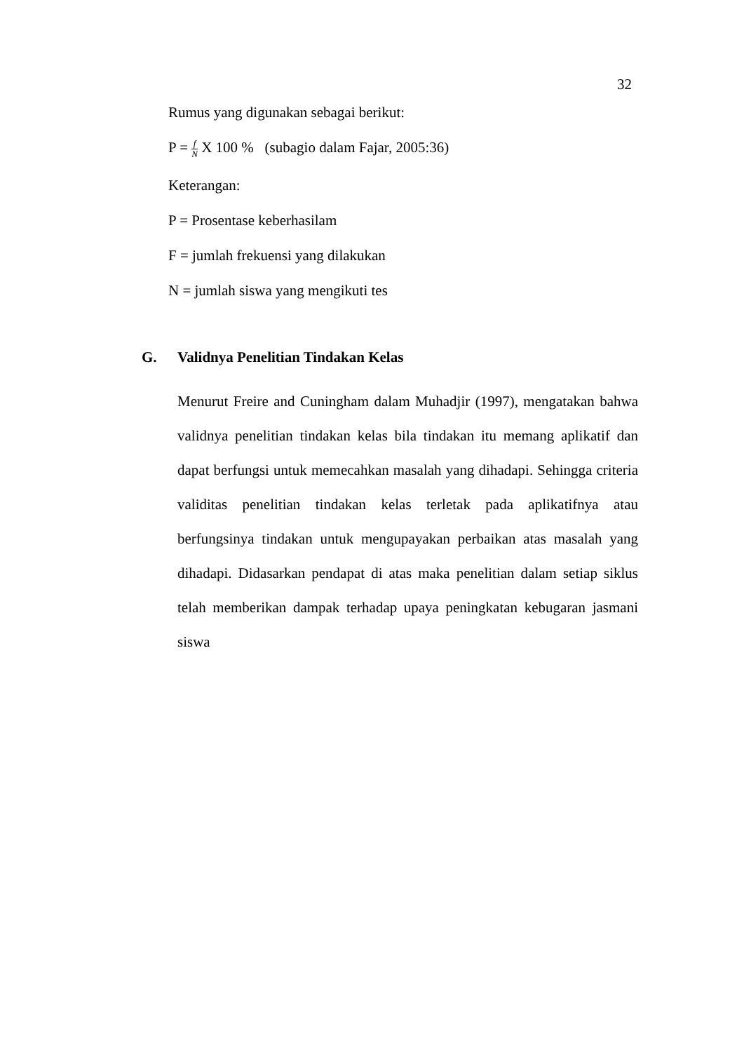32
Rumus yang digunakan sebagai berikut:
P = f N X 100 % (subagio dalam Fajar, 2005:36)
Keterangan:
P = Prosentase keberhasilam
F = jumlah frekuensi yang dilakukan
N = jumlah siswa yang mengikuti tes
G. Validnya Penelitian Tindakan Kelas
Menurut Freire and Cuningham dalam Muhadjir (1997), mengatakan bahwa validnya penelitian tindakan kelas bila tindakan itu memang aplikatif dan dapat berfungsi untuk memecahkan masalah yang dihadapi. Sehingga criteria validitas penelitian tindakan kelas terletak pada aplikatifnya atau berfungsinya tindakan untuk mengupayakan perbaikan atas masalah yang dihadapi. Didasarkan pendapat di atas maka penelitian dalam setiap siklus telah memberikan dampak terhadap upaya peningkatan kebugaran jasmani siswa